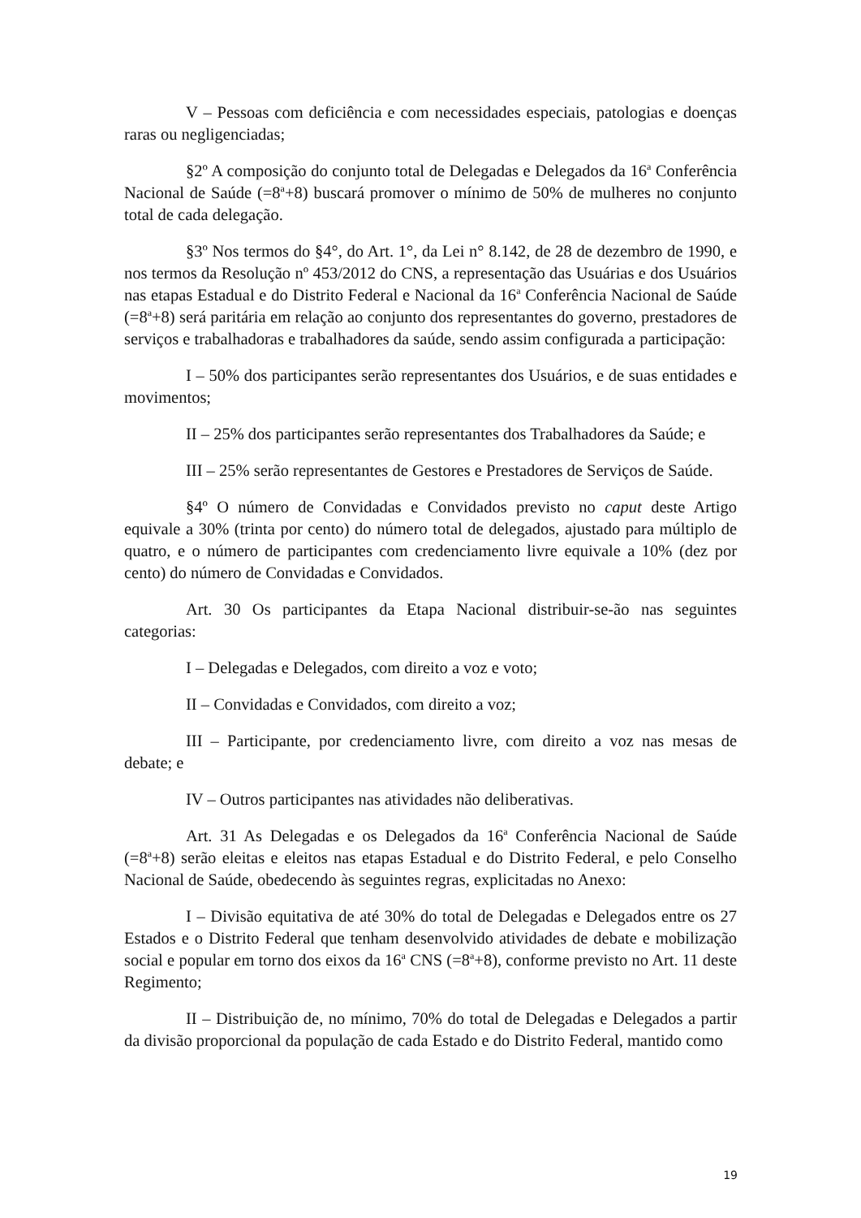V – Pessoas com deficiência e com necessidades especiais, patologias e doenças raras ou negligenciadas;
§2º A composição do conjunto total de Delegadas e Delegados da 16<sup>a</sup> Conferência Nacional de Saúde (=8<sup>a</sup>+8) buscará promover o mínimo de 50% de mulheres no conjunto total de cada delegação.
§3º Nos termos do §4°, do Art. 1°, da Lei n° 8.142, de 28 de dezembro de 1990, e nos termos da Resolução nº 453/2012 do CNS, a representação das Usuárias e dos Usuários nas etapas Estadual e do Distrito Federal e Nacional da 16<sup>a</sup> Conferência Nacional de Saúde (=8<sup>a</sup>+8) será paritária em relação ao conjunto dos representantes do governo, prestadores de serviços e trabalhadoras e trabalhadores da saúde, sendo assim configurada a participação:
I – 50% dos participantes serão representantes dos Usuários, e de suas entidades e movimentos;
II – 25% dos participantes serão representantes dos Trabalhadores da Saúde; e
III – 25% serão representantes de Gestores e Prestadores de Serviços de Saúde.
§4º O número de Convidadas e Convidados previsto no caput deste Artigo equivale a 30% (trinta por cento) do número total de delegados, ajustado para múltiplo de quatro, e o número de participantes com credenciamento livre equivale a 10% (dez por cento) do número de Convidadas e Convidados.
Art. 30 Os participantes da Etapa Nacional distribuir-se-ão nas seguintes categorias:
I – Delegadas e Delegados, com direito a voz e voto;
II – Convidadas e Convidados, com direito a voz;
III – Participante, por credenciamento livre, com direito a voz nas mesas de debate; e
IV – Outros participantes nas atividades não deliberativas.
Art. 31 As Delegadas e os Delegados da 16<sup>a</sup> Conferência Nacional de Saúde (=8<sup>a</sup>+8) serão eleitas e eleitos nas etapas Estadual e do Distrito Federal, e pelo Conselho Nacional de Saúde, obedecendo às seguintes regras, explicitadas no Anexo:
I – Divisão equitativa de até 30% do total de Delegadas e Delegados entre os 27 Estados e o Distrito Federal que tenham desenvolvido atividades de debate e mobilização social e popular em torno dos eixos da 16<sup>a</sup> CNS (=8<sup>a</sup>+8), conforme previsto no Art. 11 deste Regimento;
II – Distribuição de, no mínimo, 70% do total de Delegadas e Delegados a partir da divisão proporcional da população de cada Estado e do Distrito Federal, mantido como
19